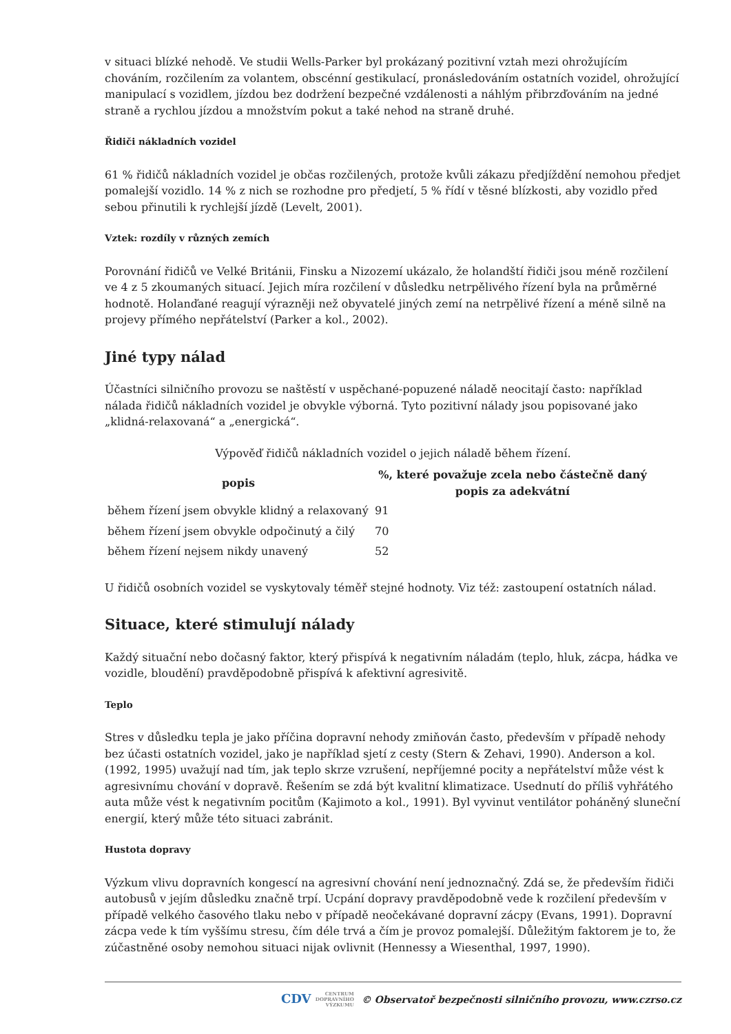v situaci blízké nehodě. Ve studii Wells-Parker byl prokázaný pozitivní vztah mezi ohrožujícím chováním, rozčilením za volantem, obscénní gestikulací, pronásledováním ostatních vozidel, ohrožující manipulací s vozidlem, jízdou bez dodržení bezpečné vzdálenosti a náhlým přibrzďováním na jedné straně a rychlou jízdou a množstvím pokut a také nehod na straně druhé.
Řidiči nákladních vozidel
61 % řidičů nákladních vozidel je občas rozčilených, protože kvůli zákazu předjíždění nemohou předjet pomalejší vozidlo. 14 % z nich se rozhodne pro předjetí, 5 % řídí v těsné blízkosti, aby vozidlo před sebou přinutili k rychlejší jízdě (Levelt, 2001).
Vztek: rozdíly v různých zemích
Porovnání řidičů ve Velké Británii, Finsku a Nizozemí ukázalo, že holandští řidiči jsou méně rozčilení ve 4 z 5 zkoumaných situací. Jejich míra rozčilení v důsledku netrpělivého řízení byla na průměrné hodnotě. Holanďané reagují výrazněji než obyvatelé jiných zemí na netrpělivé řízení a méně silně na projevy přímého nepřátelství (Parker a kol., 2002).
Jiné typy nálad
Účastníci silničního provozu se naštěstí v uspěchané-popuzené náladě neocitají často: například nálada řidičů nákladních vozidel je obvykle výborná. Tyto pozitivní nálady jsou popisované jako „klidná-relaxovaná“ a „energická“.
Výpověď řidičů nákladních vozidel o jejich náladě během řízení.
| popis | %, které považuje zcela nebo částečně daný popis za adekvátní |
| --- | --- |
| během řízení jsem obvykle klidný a relaxovaný | 91 |
| během řízení jsem obvykle odpočinutý a čilý | 70 |
| během řízení nejsem nikdy unavený | 52 |
U řidičů osobních vozidel se vyskytovaly téměř stejné hodnoty. Viz též: zastoupení ostatních nálad.
Situace, které stimulují nálady
Každý situační nebo dočasný faktor, který přispívá k negativním náladám (teplo, hluk, zácpa, hádka ve vozidle, bloudění) pravděpodobně přispívá k afektivní agresivitě.
Teplo
Stres v důsledku tepla je jako příčina dopravní nehody zmiňován často, především v případě nehody bez účasti ostatních vozidel, jako je například sjetí z cesty (Stern & Zehavi, 1990). Anderson a kol. (1992, 1995) uvažují nad tím, jak teplo skrze vzrušení, nepříjemné pocity a nepřátelství může vést k agresivnímu chování v dopravě. Řešením se zdá být kvalitní klimatizace. Usednutí do příliš vyhřátého auta může vést k negativním pocitům (Kajimoto a kol., 1991). Byl vyvinut ventilátor poháněný sluneční energií, který může této situaci zabránit.
Hustota dopravy
Výzkum vlivu dopravních kongescí na agresivní chování není jednoznačný. Zdá se, že především řidiči autobusů v jejím důsledku značně trpí. Ucpání dopravy pravděpodobně vede k rozčilení především v případě velkého časového tlaku nebo v případě neočekávané dopravní zácpy (Evans, 1991). Dopravní zácpa vede k tím vyššímu stresu, čím déle trvá a čím je provoz pomalejší. Důležitým faktorem je to, že zúčastněné osoby nemohou situaci nijak ovlivnit (Hennessy a Wiesenthal, 1997, 1990).
CDV CENTRUM
DOPRAVNÍHO
VÝZKUMU © Observatoř bezpečnosti silničního provozu, www.czrso.cz